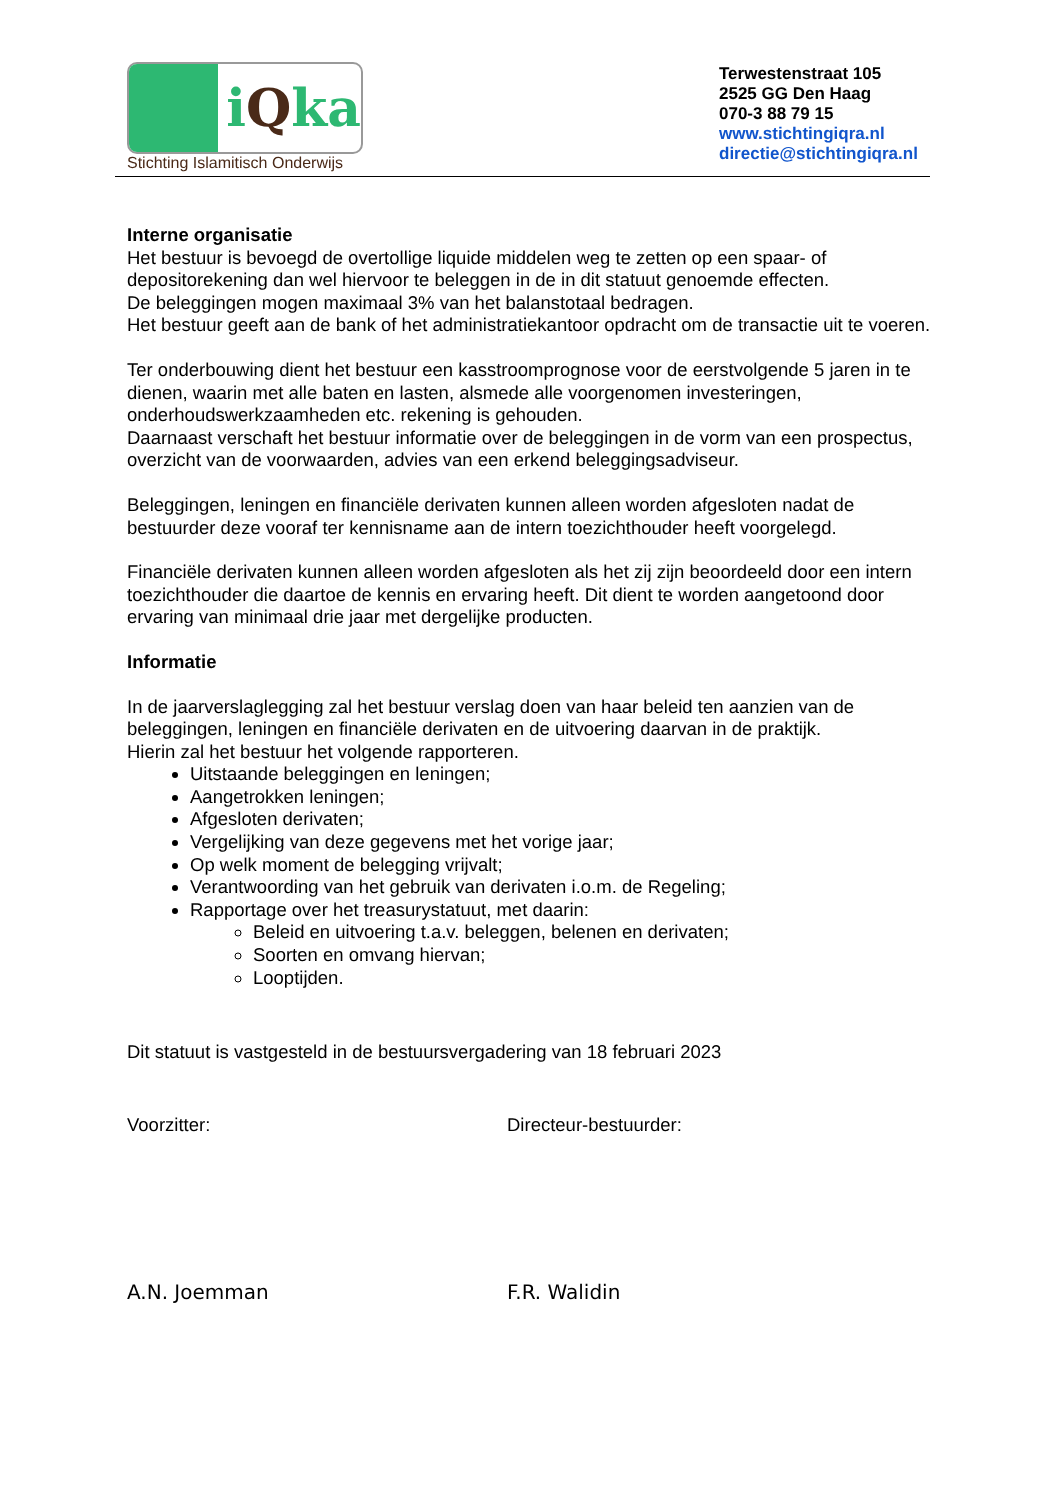i Qka
Stichting Islamitisch Onderwijs
Terwestenstraat 105
2525 GG Den Haag
070-3 88 79 15
www.stichtingiqra.nl
directie@stichtingiqra.nl
Interne organisatie
Het bestuur is bevoegd de overtollige liquide middelen weg te zetten op een spaar- of depositorekening dan wel hiervoor te beleggen in de in dit statuut genoemde effecten.
De beleggingen mogen maximaal 3% van het balanstotaal bedragen.
Het bestuur geeft aan de bank of het administratiekantoor opdracht om de transactie uit te voeren.
Ter onderbouwing dient het bestuur een kasstroomprognose voor de eerstvolgende 5 jaren in te dienen, waarin met alle baten en lasten, alsmede alle voorgenomen investeringen, onderhoudswerkzaamheden etc. rekening is gehouden.
Daarnaast verschaft het bestuur informatie over de beleggingen in de vorm van een prospectus, overzicht van de voorwaarden, advies van een erkend beleggingsadviseur.
Beleggingen, leningen en financiële derivaten kunnen alleen worden afgesloten nadat de bestuurder deze vooraf ter kennisname aan de intern toezichthouder heeft voorgelegd.
Financiële derivaten kunnen alleen worden afgesloten als het zij zijn beoordeeld door een intern toezichthouder die daartoe de kennis en ervaring heeft. Dit dient te worden aangetoond door ervaring van minimaal drie jaar met dergelijke producten.
Informatie
In de jaarverslaglegging zal het bestuur verslag doen van haar beleid ten aanzien van de beleggingen, leningen en financiële derivaten en de uitvoering daarvan in de praktijk.
Hierin zal het bestuur het volgende rapporteren.
Uitstaande beleggingen en leningen;
Aangetrokken leningen;
Afgesloten derivaten;
Vergelijking van deze gegevens met het vorige jaar;
Op welk moment de belegging vrijvalt;
Verantwoording van het gebruik van derivaten i.o.m. de Regeling;
Rapportage over het treasurystatuut, met daarin:
Beleid en uitvoering t.a.v. beleggen, belenen en derivaten;
Soorten en omvang hiervan;
Looptijden.
Dit statuut is vastgesteld in de bestuursvergadering van 18 februari 2023
Voorzitter: Directeur-bestuurder:
A.N. Joemman F.R. Walidin